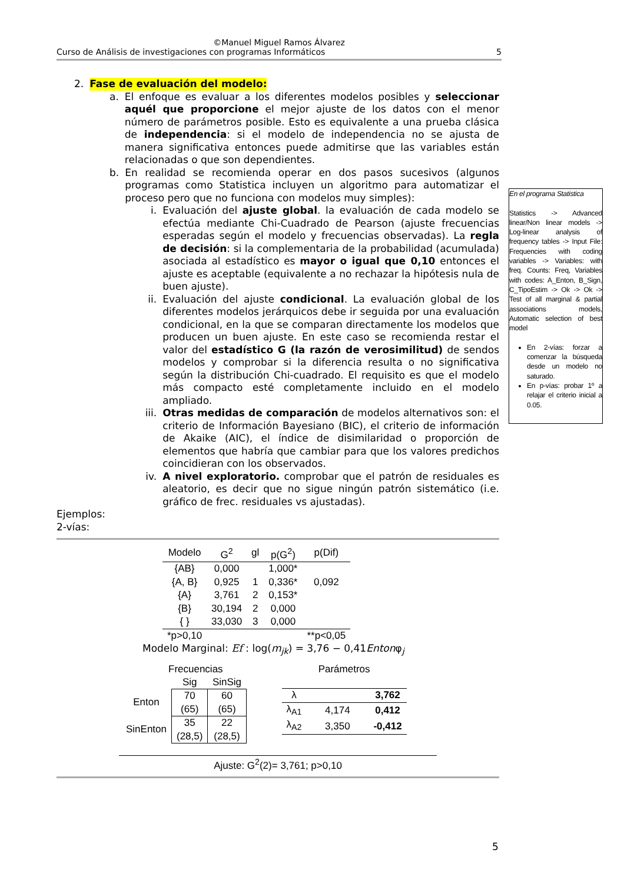©Manuel Miguel Ramos Álvarez
Curso de Análisis de investigaciones con programas Informáticos 5
2. Fase de evaluación del modelo:
a. El enfoque es evaluar a los diferentes modelos posibles y seleccionar aquél que proporcione el mejor ajuste de los datos con el menor número de parámetros posible. Esto es equivalente a una prueba clásica de independencia: si el modelo de independencia no se ajusta de manera significativa entonces puede admitirse que las variables están relacionadas o que son dependientes.
b. En realidad se recomienda operar en dos pasos sucesivos (algunos programas como Statistica incluyen un algoritmo para automatizar el proceso pero que no funciona con modelos muy simples):
i. Evaluación del ajuste global. la evaluación de cada modelo se efectúa mediante Chi-Cuadrado de Pearson (ajuste frecuencias esperadas según el modelo y frecuencias observadas). La regla de decisión: si la complementaria de la probabilidad (acumulada) asociada al estadístico es mayor o igual que 0,10 entonces el ajuste es aceptable (equivalente a no rechazar la hipótesis nula de buen ajuste).
ii. Evaluación del ajuste condicional. La evaluación global de los diferentes modelos jerárquicos debe ir seguida por una evaluación condicional, en la que se comparan directamente los modelos que producen un buen ajuste. En este caso se recomienda restar el valor del estadístico G (la razón de verosimilitud) de sendos modelos y comprobar si la diferencia resulta o no significativa según la distribución Chi-cuadrado. El requisito es que el modelo más compacto esté completamente incluido en el modelo ampliado.
iii. Otras medidas de comparación de modelos alternativos son: el criterio de Información Bayesiano (BIC), el criterio de información de Akaike (AIC), el índice de disimilaridad o proporción de elementos que habría que cambiar para que los valores predichos coincidieran con los observados.
iv. A nivel exploratorio. comprobar que el patrón de residuales es aleatorio, es decir que no sigue ningún patrón sistemático (i.e. gráfico de frec. residuales vs ajustadas).
Ejemplos:
2-vías:
| Modelo | G<sup>2</sup> | gl | p(G<sup>2</sup>) | p(Dif) |
| --- | --- | --- | --- | --- |
| {AB} | 0,000 | | 1,000* | |
| {A, B} | 0,925 | 1 | 0,336* | 0,092 |
| {A} | 3,761 | 2 | 0,153* | |
| {B} | 30,194 | 2 | 0,000 | |
| { } | 33,030 | 3 | 0,000 | |
| *p>0,10 | | | | **p<0,05 |
Modelo Marginal: Ef : log(m<sub>jk</sub>) = 3,76 − 0,41Entonφ<sub>j</sub>
Frecuencias
| | Sig | SinSig |
| Enton | 70 (65) | 60 (65) |
| SinEnton | 35 (28,5) | 22 (28,5) |
Parámetros
| λ | | 3,762 |
| λ<sub>A1</sub> | 4,174 | 0,412 |
| λ<sub>A2</sub> | 3,350 | -0,412 |
Ajuste: G<sup>2</sup>(2)= 3,761; p>0,10
En el programa Statistica
Statistics -> Advanced linear/Non linear models -> Log-linear analysis of frequency tables -> Input File: Frequencies with coding variables -> Variables: with freq. Counts: Freq, Variables with codes: A_Enton, B_Sign, C_TipoEstim -> Ok -> Ok -> Test of all marginal & partial associations models, Automatic selection of best model
En 2-vías: forzar a comenzar la búsqueda desde un modelo no saturado.
En p-vías: probar 1º a relajar el criterio inicial a 0.05.
5